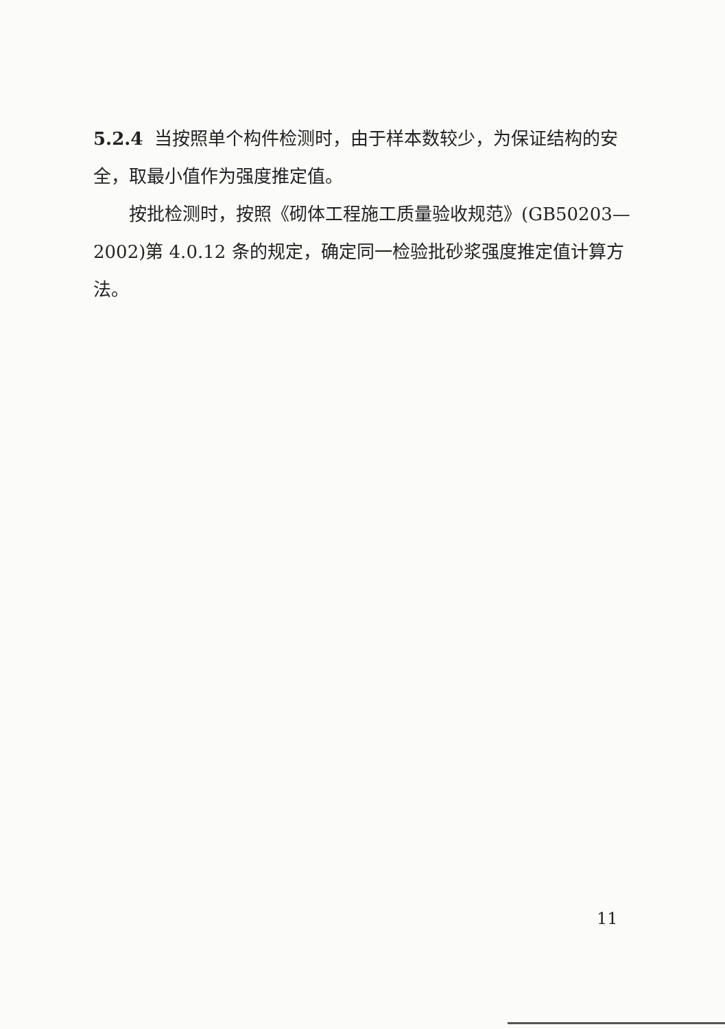5.2.4 当按照单个构件检测时，由于样本数较少，为保证结构的安全，取最小值作为强度推定值。
按批检测时，按照《砌体工程施工质量验收规范》(GB50203—2002)第 4.0.12 条的规定，确定同一检验批砂浆强度推定值计算方法。
11